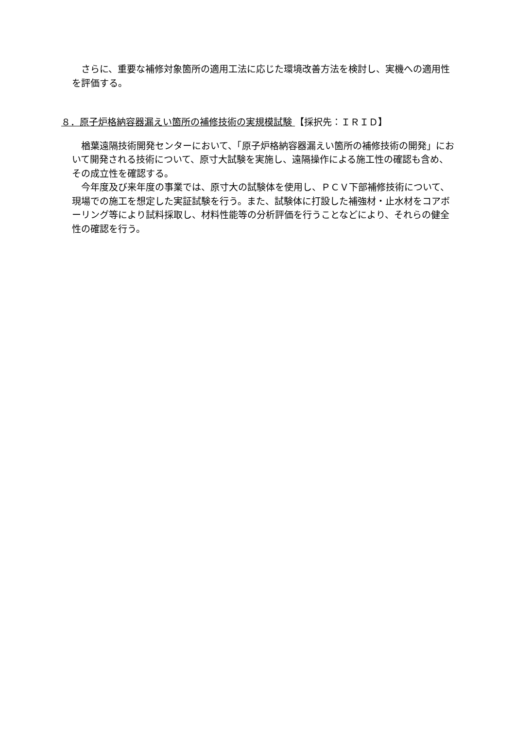さらに、重要な補修対象箇所の適用工法に応じた環境改善方法を検討し、実機への適用性を評価する。
８．原子炉格納容器漏えい箇所の補修技術の実規模試験 【採択先：ＩＲＩＤ】
楢葉遠隔技術開発センターにおいて、「原子炉格納容器漏えい箇所の補修技術の開発」において開発される技術について、原寸大試験を実施し、遠隔操作による施工性の確認も含め、その成立性を確認する。
今年度及び来年度の事業では、原寸大の試験体を使用し、ＰＣＶ下部補修技術について、現場での施工を想定した実証試験を行う。また、試験体に打設した補強材・止水材をコアボーリング等により試料採取し、材料性能等の分析評価を行うことなどにより、それらの健全性の確認を行う。